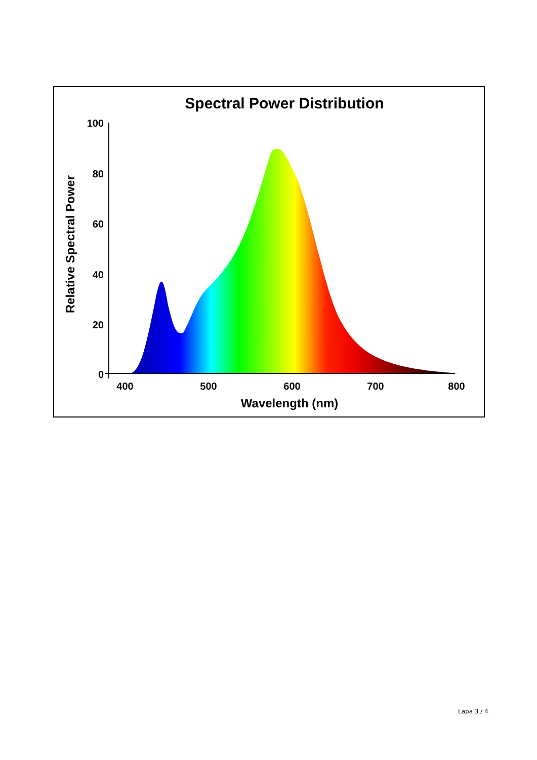Spectral Power Distribution
Relative Spectral Power
100
80
60
40
20
0
400
500
600
700
800
Wavelength (nm)
Lapa 3 / 4